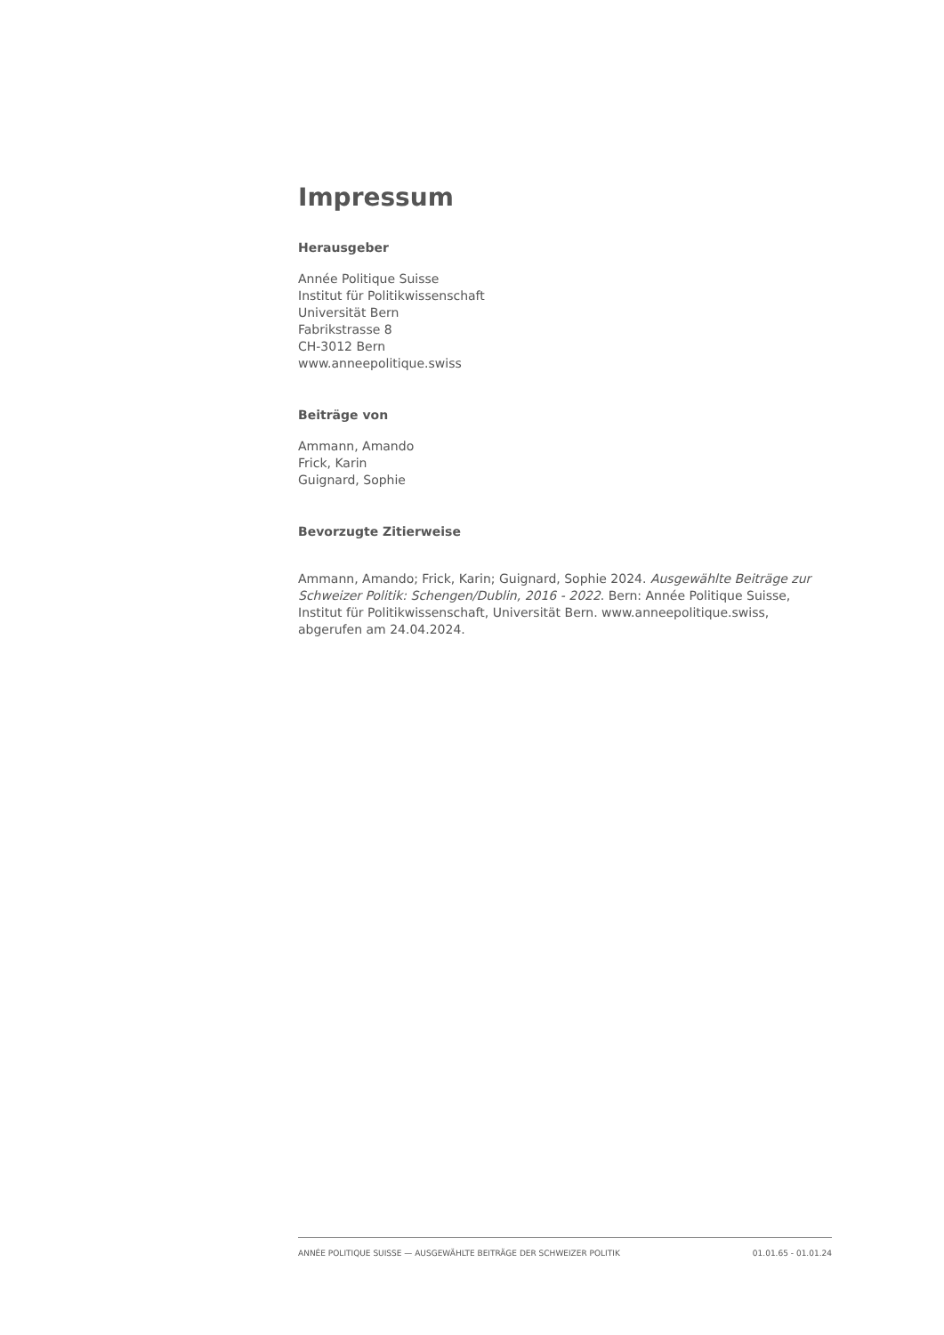Impressum
Herausgeber
Année Politique Suisse
Institut für Politikwissenschaft
Universität Bern
Fabrikstrasse 8
CH-3012 Bern
www.anneepolitique.swiss
Beiträge von
Ammann, Amando
Frick, Karin
Guignard, Sophie
Bevorzugte Zitierweise
Ammann, Amando; Frick, Karin; Guignard, Sophie 2024. Ausgewählte Beiträge zur Schweizer Politik: Schengen/Dublin, 2016 - 2022. Bern: Année Politique Suisse, Institut für Politikwissenschaft, Universität Bern. www.anneepolitique.swiss, abgerufen am 24.04.2024.
ANNÉE POLITIQUE SUISSE — AUSGEWÄHLTE BEITRÄGE DER SCHWEIZER POLITIK 01.01.65 - 01.01.24